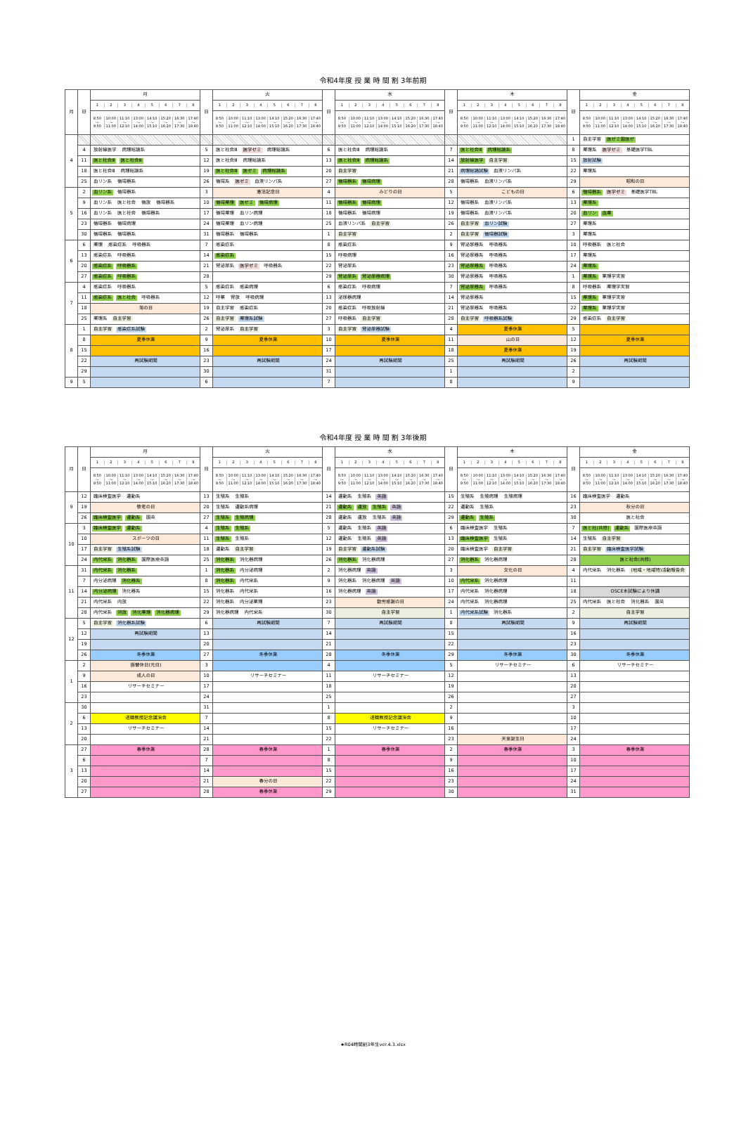令和4年度 授 業 時 間 割 3年前期
| 月 | 日 | 月 | 日 | 火 | 日 | 水 | 日 | 木 | 日 | 金 |
| --- | --- | --- | --- | --- | --- | --- | --- | --- | --- | --- |
| | | 1 2 3 4 5 6 7 8 | | 1 2 3 4 5 6 7 8 | | 1 2 3 4 5 6 7 8 | | 1 2 3 4 5 6 7 8 | | 1 2 3 4 5 6 7 8 |
| | | 8:50 〜 9:50 10:00 〜 11:00 11:10 〜 12:10 13:00 〜 14:00 14:10 〜 15:10 15:20 〜 16:20 16:30 〜 17:30 17:40 〜 18:40 | | 8:50 〜 9:50 10:00 〜 11:00 11:10 〜 12:10 13:00 〜 14:00 14:10 〜 15:10 15:20 〜 16:20 16:30 〜 17:30 17:40 〜 18:40 | | 8:50 〜 9:50 10:00 〜 11:00 11:10 〜 12:10 13:00 〜 14:00 14:10 〜 15:10 15:20 〜 16:20 16:30 〜 17:30 17:40 〜 18:40 | | 8:50 〜 9:50 10:00 〜 11:00 11:10 〜 12:10 13:00 〜 14:00 14:10 〜 15:10 15:20 〜 16:20 16:30 〜 17:30 17:40 〜 18:40 | | 8:50 〜 9:50 10:00 〜 11:00 11:10 〜 12:10 13:00 〜 14:00 14:10 〜 15:10 15:20 〜 16:20 16:30 〜 17:30 17:40 〜 18:40 |
| 4 | | | | | | | | | 1 | 自主学習 医ゼミ国医ゼ |
| | 4 | 放射線医学 病理総論系 | 5 | 医と社会Ⅲ 医学ゼミ 病理総論系 | 6 | 医と社会Ⅲ 病理総論系 | 7 | 医と社会Ⅲ 病理総論系 | 8 | 薬理系 医学ゼミ 基礎医学TBL |
| | 11 | 医と社会Ⅲ 医と社会Ⅲ | 12 | 医と社会Ⅲ 病理総論系 | 13 | 医と社会Ⅲ 病理総論系 | 14 | 放射線医学 自主学習 | 15 | 放射試験 |
| | 18 | 医と社会Ⅲ 病理総論系 | 19 | 医と社会Ⅲ 医ゼミ 病理総論系 | 20 | 自主学習 | 21 | 病理総論試験 血液リンパ系 | 22 | 薬理系 |
| | 25 | 血リン系 循環器系 | 26 | 循環系 医ゼミ 血液リンパ系 | 27 | 循環器系 循環病理 | 28 | 循環器系 血液リンパ系 | 29 | 昭和の日 |
| 5 | 2 | 血リン系 循環器系 | 3 | 憲法記念日 | 4 | みどりの日 | 5 | こどもの日 | 6 | 循環器系 医学ゼミ 基礎医学TBL |
| | 9 | 血リン系 医と社会 循放 循環器系 | 10 | 循環薬理 医ゼミ 循環病理 | 11 | 循環器系 循環病理 | 12 | 循環器系 血液リンパ系 | 13 | 薬理系 |
| | 16 | 血リン系 医と社会 循環器系 | 17 | 循環薬理 血リン病理 | 18 | 循環器系 循環病理 | 19 | 循環器系 血液リンパ系 | 20 | 血リン 血薬 |
| | 23 | 循環器系 循環病理 | 24 | 循環薬理 血リン病理 | 25 | 血液リンパ系 自主学習 | 26 | 自主学習 血リン試験 | 27 | 薬理系 |
| | 30 | 循環器系 循環器系 | 31 | 循環器系 循環器系 | 1 | 自主学習 | 2 | 自主学習 循環器試験 | 3 | 薬理系 |
| 6 | 6 | 薬理 感染症系 呼吸器系 | 7 | 感染症系 | 8 | 感染症系 | 9 | 腎泌尿器系 呼吸器系 | 10 | 呼吸器系 医と社会 |
| | 13 | 感染症系 呼吸器系 | 14 | 感染症系 | 15 | 呼吸病理 | 16 | 腎泌尿器系 呼吸器系 | 17 | 薬理系 |
| | 20 | 感染症系 呼吸器系 | 21 | 腎泌尿系 医学ゼミ 呼吸器系 | 22 | 腎泌尿系 | 23 | 腎泌尿器系 呼吸器系 | 24 | 薬理系 |
| | 27 | 感染症系 呼吸器系 | 28 | | 29 | 腎泌尿系 腎泌尿器病理 | 30 | 腎泌尿器系 呼吸器系 | 1 | 薬理系 薬理学実習 |
| 7 | 4 | 感染症系 呼吸器系 | 5 | 感染症系 感染病理 | 6 | 感染症系 呼吸病理 | 7 | 腎泌尿器系 呼吸器系 | 8 | 呼吸器系 薬理学実習 |
| | 11 | 感染症系 医と社会 呼吸器系 | 12 | 呼薬 腎放 呼吸病理 | 13 | 泌尿器病理 | 14 | 腎泌尿器系 | 15 | 薬理系 薬理学実習 |
| | 18 | 海の日 | 19 | 自主学習 感染症系 | 20 | 感染症系 呼吸放射線 | 21 | 腎泌尿器系 呼吸器系 | 22 | 薬理系 薬理学実習 |
| | 25 | 薬理系 自主学習 | 26 | 自主学習 薬理系試験 | 27 | 呼吸器系 自主学習 | 28 | 自主学習 呼吸器系試験 | 29 | 感染症系 自主学習 |
| 8 | 1 | 自主学習 感染症系試験 | 2 | 腎泌尿系 自主学習 | 3 | 自主学習 腎泌尿器試験 | 4 | 夏季休業 | 5 | |
| | 8 | 夏季休業 | 9 | 夏季休業 | 10 | 夏季休業 | 11 | 山の日 | 12 | 夏季休業 |
| | 15 | | 16 | | 17 | | 18 | 夏季休業 | 19 | |
| | 22 | 再試験期間 | 23 | 再試験期間 | 24 | 再試験期間 | 25 | 再試験期間 | 26 | 再試験期間 |
| | 29 | | 30 | | 31 | | 1 | | 2 | |
| 9 | 5 | | 6 | | 7 | | 8 | | 9 | |
令和4年度 授 業 時 間 割 3年後期
| 月 | 日 | 月 | 日 | 火 | 日 | 水 | 日 | 木 | 日 | 金 |
| --- | --- | --- | --- | --- | --- | --- | --- | --- | --- | --- |
| | | 1 2 3 4 5 6 7 8 | | 1 2 3 4 5 6 7 8 | | 1 2 3 4 5 6 7 8 | | 1 2 3 4 5 6 7 8 | | 1 2 3 4 5 6 7 8 |
| | | 8:50 〜 9:50 10:00 〜 11:00 11:10 〜 12:10 13:00 〜 14:00 14:10 〜 15:10 15:20 〜 16:20 16:30 〜 17:30 17:40 〜 18:40 | | 8:50 〜 9:50 10:00 〜 11:00 11:10 〜 12:10 13:00 〜 14:00 14:10 〜 15:10 15:20 〜 16:20 16:30 〜 17:30 17:40 〜 18:40 | | 8:50 〜 9:50 10:00 〜 11:00 11:10 〜 12:10 13:00 〜 14:00 14:10 〜 15:10 15:20 〜 16:20 16:30 〜 17:30 17:40 〜 18:40 | | 8:50 〜 9:50 10:00 〜 11:00 11:10 〜 12:10 13:00 〜 14:00 14:10 〜 15:10 15:20 〜 16:20 16:30 〜 17:30 17:40 〜 18:40 | | 8:50 〜 9:50 10:00 〜 11:00 11:10 〜 12:10 13:00 〜 14:00 14:10 〜 15:10 15:20 〜 16:20 16:30 〜 17:30 17:40 〜 18:40 |
| 9 | 12 | 臨床検査医学 運動系 | 13 | 生殖系 生殖系 | 14 | 運動系 生殖系 英語 | 15 | 生殖系 生殖病理 生殖病理 | 16 | 臨床検査医学 運動系 |
| | 19 | 敬老の日 | 20 | 生殖系 運動系病理 | 21 | 運動系 運放 生殖系 英語 | 22 | 運動系 生殖系 | 23 | 秋分の日 |
| | 26 | 臨床検査医学 運動系 国英 | 27 | 生殖系 生殖病理 | 28 | 運動系 運放 生殖系 英語 | 29 | 運動系 生殖系 | 30 | 医と社会 |
| 10 | 3 | 臨床検査医学 運動系 | 4 | 生殖系 生殖系 | 5 | 運動系 生殖系 英語 | 6 | 臨床検査医学 生殖系 | 7 | 医と社(共修) 運動系 国際医療英語 |
| | 10 | スポーツの日 | 11 | 生殖系 生殖系 | 12 | 運動系 生殖系 英語 | 13 | 臨床検査医学 生殖系 | 14 | 生殖系 自主学習 |
| | 17 | 自主学習 生殖系試験 | 18 | 運動系 自主学習 | 19 | 自主学習 運動系試験 | 20 | 臨床検査医学 自主学習 | 21 | 自主学習 臨床検査医学試験 |
| | 24 | 内代栄系 消化器系 国際医療英語 | 25 | 消化器系 消化器病理 | 26 | 消化器系 消化器病理 | 27 | 消化器系 消化器病理 | 28 | 医と社会(共修) |
| 11 | 31 | 内代栄系 消化器系 | 1 | 消化器系 内分泌病理 | 2 | 消化器病理 英語 | 3 | 文化の日 | 4 | 内代栄系 消化器系 (地域・地域特)活動報告会 |
| | 7 | 内分泌病理 消化器系 | 8 | 消化器系 内代栄系 | 9 | 消化器系 消化器病理 英語 | 10 | 内代栄系 消化器病理 | 11 | |
| | 14 | 内分泌病理 消化器系 | 15 | 消化器系 内代栄系 | 16 | 消化器病理 英語 | 17 | 内代栄系 消化器病理 | 18 | OSCE本試験により休講 |
| | 21 | 内代栄系 内放 | 22 | 消化器系 内分泌薬理 | 23 | 勤労感謝の日 | 24 | 内代栄系 消化器病理 | 25 | 内代栄系 医と社会 消化器系 国英 |
| | 28 | 内代栄系 消放 消化薬理 消化器病理 | 29 | 消化器病理 内代栄系 | 30 | 自主学習 | 1 | 内代栄系試験 消化器系 | 2 | 自主学習 |
| 12 | 5 | 自主学習 消化器系試験 | 6 | 再試験期間 | 7 | 再試験期間 | 8 | 再試験期間 | 9 | 再試験期間 |
| | 12 | 再試験期間 | 13 | | 14 | | 15 | | 16 | |
| | 19 | | 20 | | 21 | | 22 | | 23 | |
| | 26 | 冬季休業 | 27 | 冬季休業 | 28 | 冬季休業 | 29 | 冬季休業 | 30 | 冬季休業 |
| 1 | 2 | 振替休日(元日) | 3 | | 4 | | 5 | リサーチセミナー | 6 | リサーチセミナー |
| | 9 | 成人の日 | 10 | リサーチセミナー | 11 | リサーチセミナー | 12 | | 13 | |
| | 16 | リサーチセミナー | 17 | | 18 | | 19 | | 20 | |
| | 23 | | 24 | | 25 | | 26 | | 27 | |
| 2 | 30 | | 31 | | 1 | | 2 | | 3 | |
| | 6 | 退職教授記念講演会 | 7 | | 8 | 退職教授記念講演会 | 9 | | 10 | |
| | 13 | リサーチセミナー | 14 | | 15 | リサーチセミナー | 16 | | 17 | |
| | 20 | | 21 | | 22 | | 23 | 天皇誕生日 | 24 | |
| 3 | 27 | 春季休業 | 28 | 春季休業 | 1 | 春季休業 | 2 | 春季休業 | 3 | 春季休業 |
| | 6 | | 7 | | 8 | | 9 | | 10 | |
| | 13 | | 14 | | 15 | | 16 | | 17 | |
| | 20 | | 21 | 春分の日 | 22 | | 23 | | 24 | |
| | 27 | | 28 | 春季休業 | 29 | | 30 | | 31 | |
★R04時間割3年生ver.4.3.xlsx